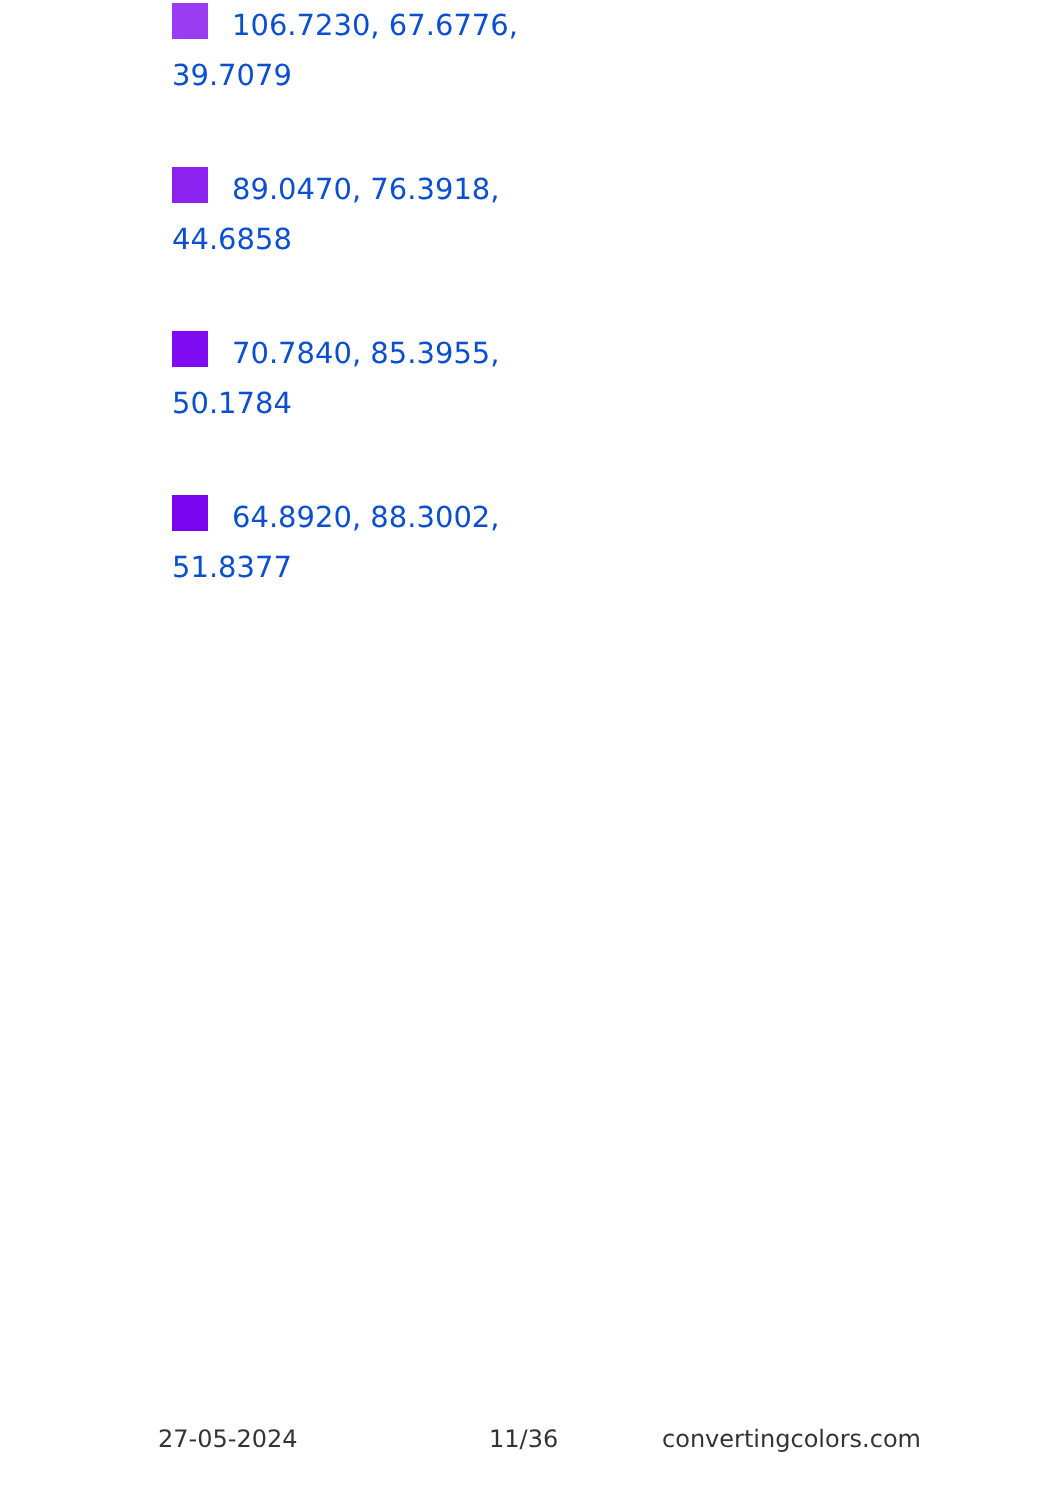106.7230, 67.6776, 39.7079
89.0470, 76.3918, 44.6858
70.7840, 85.3955, 50.1784
64.8920, 88.3002, 51.8377
27-05-2024 11/36 convertingcolors.com